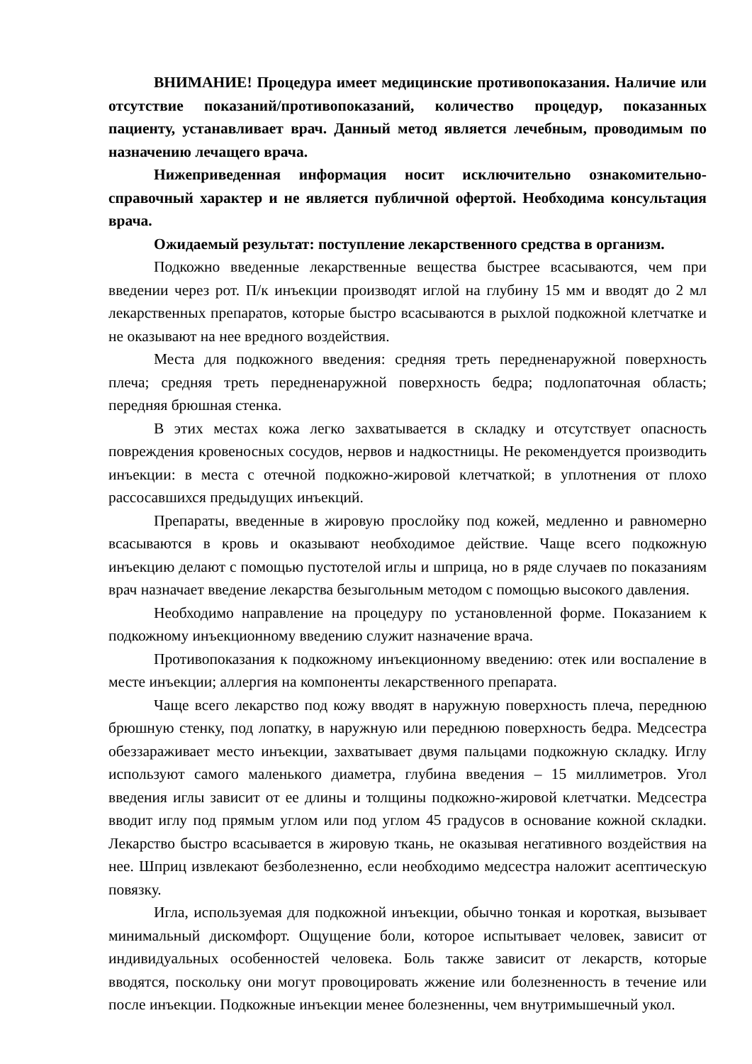ВНИМАНИЕ! Процедура имеет медицинские противопоказания. Наличие или отсутствие показаний/противопоказаний, количество процедур, показанных пациенту, устанавливает врач. Данный метод является лечебным, проводимым по назначению лечащего врача.
Нижеприведенная информация носит исключительно ознакомительно-справочный характер и не является публичной офертой. Необходима консультация врача.
Ожидаемый результат: поступление лекарственного средства в организм.
Подкожно введенные лекарственные вещества быстрее всасываются, чем при введении через рот. П/к инъекции производят иглой на глубину 15 мм и вводят до 2 мл лекарственных препаратов, которые быстро всасываются в рыхлой подкожной клетчатке и не оказывают на нее вредного воздействия.
Места для подкожного введения: средняя треть передненаружной поверхность плеча; средняя треть передненаружной поверхность бедра; подлопаточная область; передняя брюшная стенка.
В этих местах кожа легко захватывается в складку и отсутствует опасность повреждения кровеносных сосудов, нервов и надкостницы. Не рекомендуется производить инъекции: в места с отечной подкожно-жировой клетчаткой; в уплотнения от плохо рассосавшихся предыдущих инъекций.
Препараты, введенные в жировую прослойку под кожей, медленно и равномерно всасываются в кровь и оказывают необходимое действие. Чаще всего подкожную инъекцию делают с помощью пустотелой иглы и шприца, но в ряде случаев по показаниям врач назначает введение лекарства безыгольным методом с помощью высокого давления.
Необходимо направление на процедуру по установленной форме. Показанием к подкожному инъекционному введению служит назначение врача.
Противопоказания к подкожному инъекционному введению: отек или воспаление в месте инъекции; аллергия на компоненты лекарственного препарата.
Чаще всего лекарство под кожу вводят в наружную поверхность плеча, переднюю брюшную стенку, под лопатку, в наружную или переднюю поверхность бедра. Медсестра обеззараживает место инъекции, захватывает двумя пальцами подкожную складку. Иглу используют самого маленького диаметра, глубина введения – 15 миллиметров. Угол введения иглы зависит от ее длины и толщины подкожно-жировой клетчатки. Медсестра вводит иглу под прямым углом или под углом 45 градусов в основание кожной складки. Лекарство быстро всасывается в жировую ткань, не оказывая негативного воздействия на нее. Шприц извлекают безболезненно, если необходимо медсестра наложит асептическую повязку.
Игла, используемая для подкожной инъекции, обычно тонкая и короткая, вызывает минимальный дискомфорт. Ощущение боли, которое испытывает человек, зависит от индивидуальных особенностей человека. Боль также зависит от лекарств, которые вводятся, поскольку они могут провоцировать жжение или болезненность в течение или после инъекции. Подкожные инъекции менее болезненны, чем внутримышечный укол.